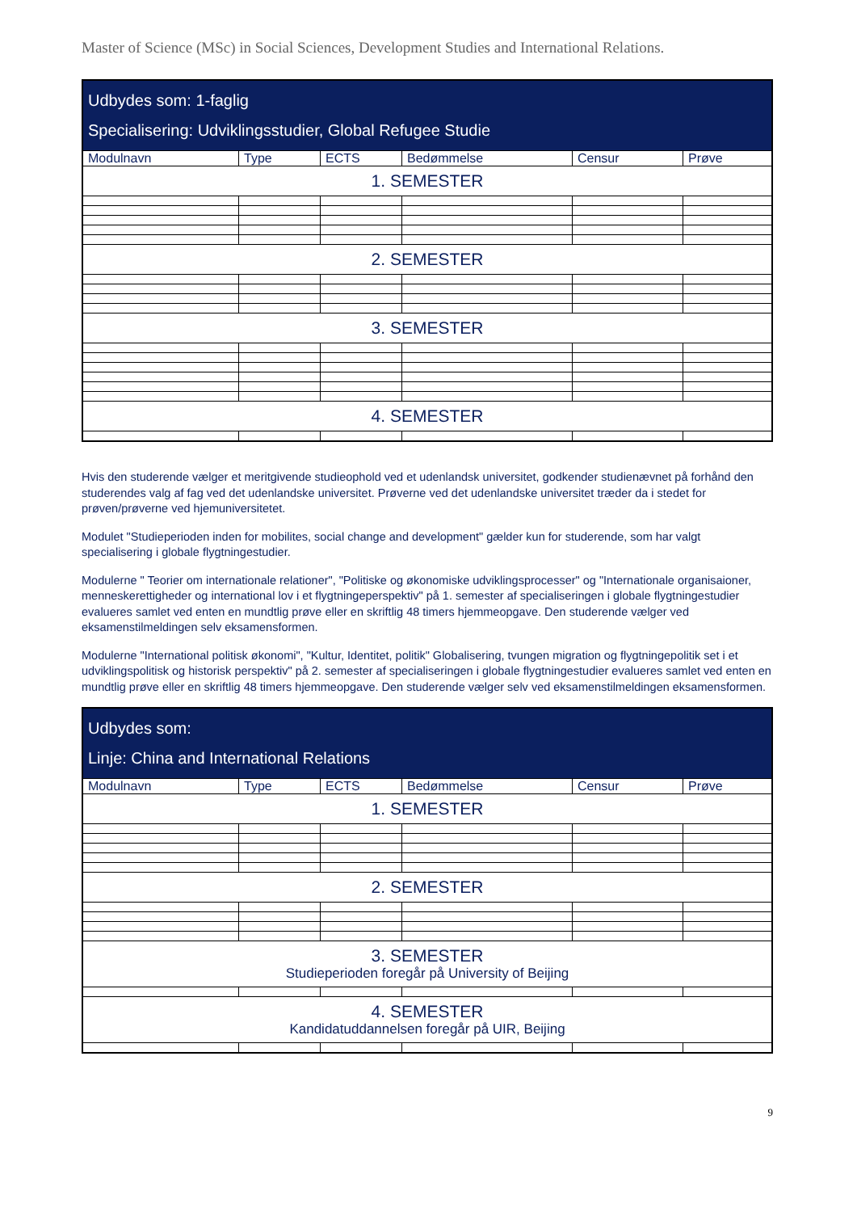Master of Science (MSc) in Social Sciences, Development Studies and International Relations.
| Udbydes som: 1-faglig Specialisering: Udviklingsstudier, Global Refugee Studie | | | | | |
| Modulnavn | Type | ECTS | Bedømmelse | Censur | Prøve |
| 1. SEMESTER | | | | | |
| 2. SEMESTER | | | | | |
| 3. SEMESTER | | | | | |
| 4. SEMESTER | | | | | |
Hvis den studerende vælger et meritgivende studieophold ved et udenlandsk universitet, godkender studienævnet på forhånd den studerendes valg af fag ved det udenlandske universitet. Prøverne ved det udenlandske universitet træder da i stedet for prøven/prøverne ved hjemuniversitetet.
Modulet "Studieperioden inden for mobilites, social change and development" gælder kun for studerende, som har valgt specialisering i globale flygtningestudier.
Modulerne " Teorier om internationale relationer", "Politiske og økonomiske udviklingsprocesser" og "Internationale organisaioner, menneskerettigheder og international lov i et flygtningeperspektiv" på 1. semester af specialiseringen i globale flygtningestudier evalueres samlet ved enten en mundtlig prøve eller en skriftlig 48 timers hjemmeopgave. Den studerende vælger ved eksamenstilmeldingen selv eksamensformen.
Modulerne "International politisk økonomi", "Kultur, Identitet, politik" Globalisering, tvungen migration og flygtningepolitik set i et udviklingspolitisk og historisk perspektiv" på 2. semester af specialiseringen i globale flygtningestudier evalueres samlet ved enten en mundtlig prøve eller en skriftlig 48 timers hjemmeopgave. Den studerende vælger selv ved eksamenstilmeldingen eksamensformen.
| Udbydes som: Linje: China and International Relations | | | | | |
| Modulnavn | Type | ECTS | Bedømmelse | Censur | Prøve |
| 1. SEMESTER | | | | | |
| 2. SEMESTER | | | | | |
| 3. SEMESTER Studieperioden foregår på University of Beijing | | | | | |
| 4. SEMESTER Kandidatuddannelsen foregår på UIR, Beijing | | | | | |
9